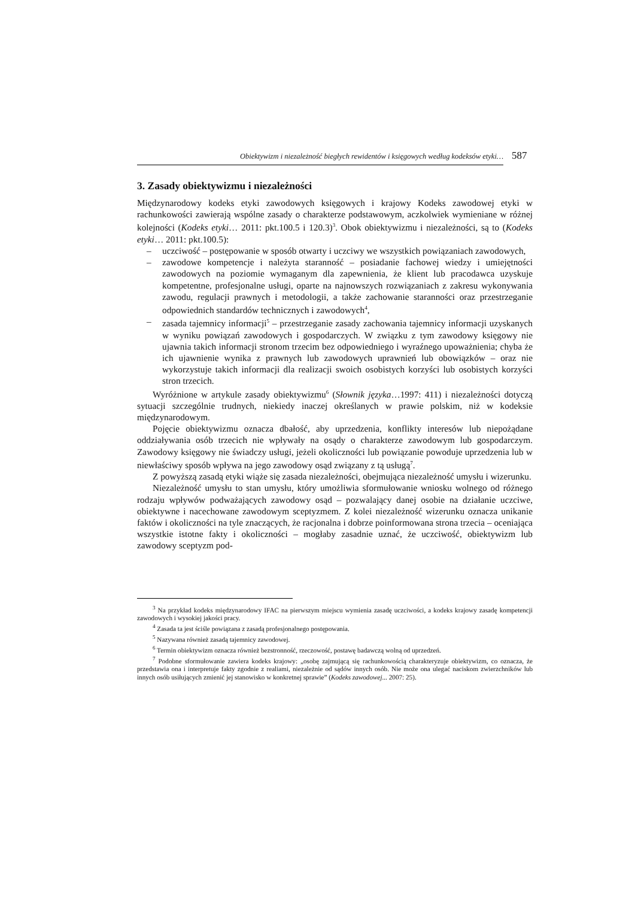Obiektywizm i niezależność biegłych rewidentów i księgowych według kodeksów etyki… 587
3. Zasady obiektywizmu i niezależności
Międzynarodowy kodeks etyki zawodowych księgowych i krajowy Kodeks zawodowej etyki w rachunkowości zawierają wspólne zasady o charakterze podstawowym, aczkolwiek wymieniane w różnej kolejności (Kodeks etyki… 2011: pkt.100.5 i 120.3)<sup>3</sup>. Obok obiektywizmu i niezależności, są to (Kodeks etyki… 2011: pkt.100.5):
– uczciwość – postępowanie w sposób otwarty i uczciwy we wszystkich powiązaniach zawodowych,
– zawodowe kompetencje i należyta staranność – posiadanie fachowej wiedzy i umiejętności zawodowych na poziomie wymaganym dla zapewnienia, że klient lub pracodawca uzyskuje kompetentne, profesjonalne usługi, oparte na najnowszych rozwiązaniach z zakresu wykonywania zawodu, regulacji prawnych i metodologii, a także zachowanie staranności oraz przestrzeganie odpowiednich standardów technicznych i zawodowych<sup>4</sup>,
– zasada tajemnicy informacji<sup>5</sup> – przestrzeganie zasady zachowania tajemnicy informacji uzyskanych w wyniku powiązań zawodowych i gospodarczych. W związku z tym zawodowy księgowy nie ujawnia takich informacji stronom trzecim bez odpowiedniego i wyraźnego upoważnienia; chyba że ich ujawnienie wynika z prawnych lub zawodowych uprawnień lub obowiązków – oraz nie wykorzystuje takich informacji dla realizacji swoich osobistych korzyści lub osobistych korzyści stron trzecich.
Wyróżnione w artykule zasady obiektywizmu<sup>6</sup> (Słownik języka…1997: 411) i niezależności dotyczą sytuacji szczególnie trudnych, niekiedy inaczej określanych w prawie polskim, niż w kodeksie międzynarodowym.
Pojęcie obiektywizmu oznacza dbałość, aby uprzedzenia, konflikty interesów lub niepożądane oddziaływania osób trzecich nie wpływały na osądy o charakterze zawodowym lub gospodarczym. Zawodowy księgowy nie świadczy usługi, jeżeli okoliczności lub powiązanie powoduje uprzedzenia lub w niewłaściwy sposób wpływa na jego zawodowy osąd związany z tą usługą<sup>7</sup>.
Z powyższą zasadą etyki wiąże się zasada niezależności, obejmująca niezależność umysłu i wizerunku.
Niezależność umysłu to stan umysłu, który umożliwia sformułowanie wniosku wolnego od różnego rodzaju wpływów podważających zawodowy osąd – pozwalający danej osobie na działanie uczciwe, obiektywne i nacechowane zawodowym sceptyzmem. Z kolei niezależność wizerunku oznacza unikanie faktów i okoliczności na tyle znaczących, że racjonalna i dobrze poinformowana strona trzecia – oceniająca wszystkie istotne fakty i okoliczności – mogłaby zasadnie uznać, że uczciwość, obiektywizm lub zawodowy sceptyzm pod-
<sup>3</sup> Na przykład kodeks międzynarodowy IFAC na pierwszym miejscu wymienia zasadę uczciwości, a kodeks krajowy zasadę kompetencji zawodowych i wysokiej jakości pracy.
<sup>4</sup> Zasada ta jest ściśle powiązana z zasadą profesjonalnego postępowania.
<sup>5</sup> Nazywana również zasadą tajemnicy zawodowej.
<sup>6</sup> Termin obiektywizm oznacza również bezstronność, rzeczowość, postawę badawczą wolną od uprzedzeń.
<sup>7</sup> Podobne sformułowanie zawiera kodeks krajowy: „osobę zajmującą się rachunkowością charakteryzuje obiektywizm, co oznacza, że przedstawia ona i interpretuje fakty zgodnie z realiami, niezależnie od sądów innych osób. Nie może ona ulegać naciskom zwierzchników lub innych osób usiłujących zmienić jej stanowisko w konkretnej sprawie” (Kodeks zawodowej... 2007: 25).